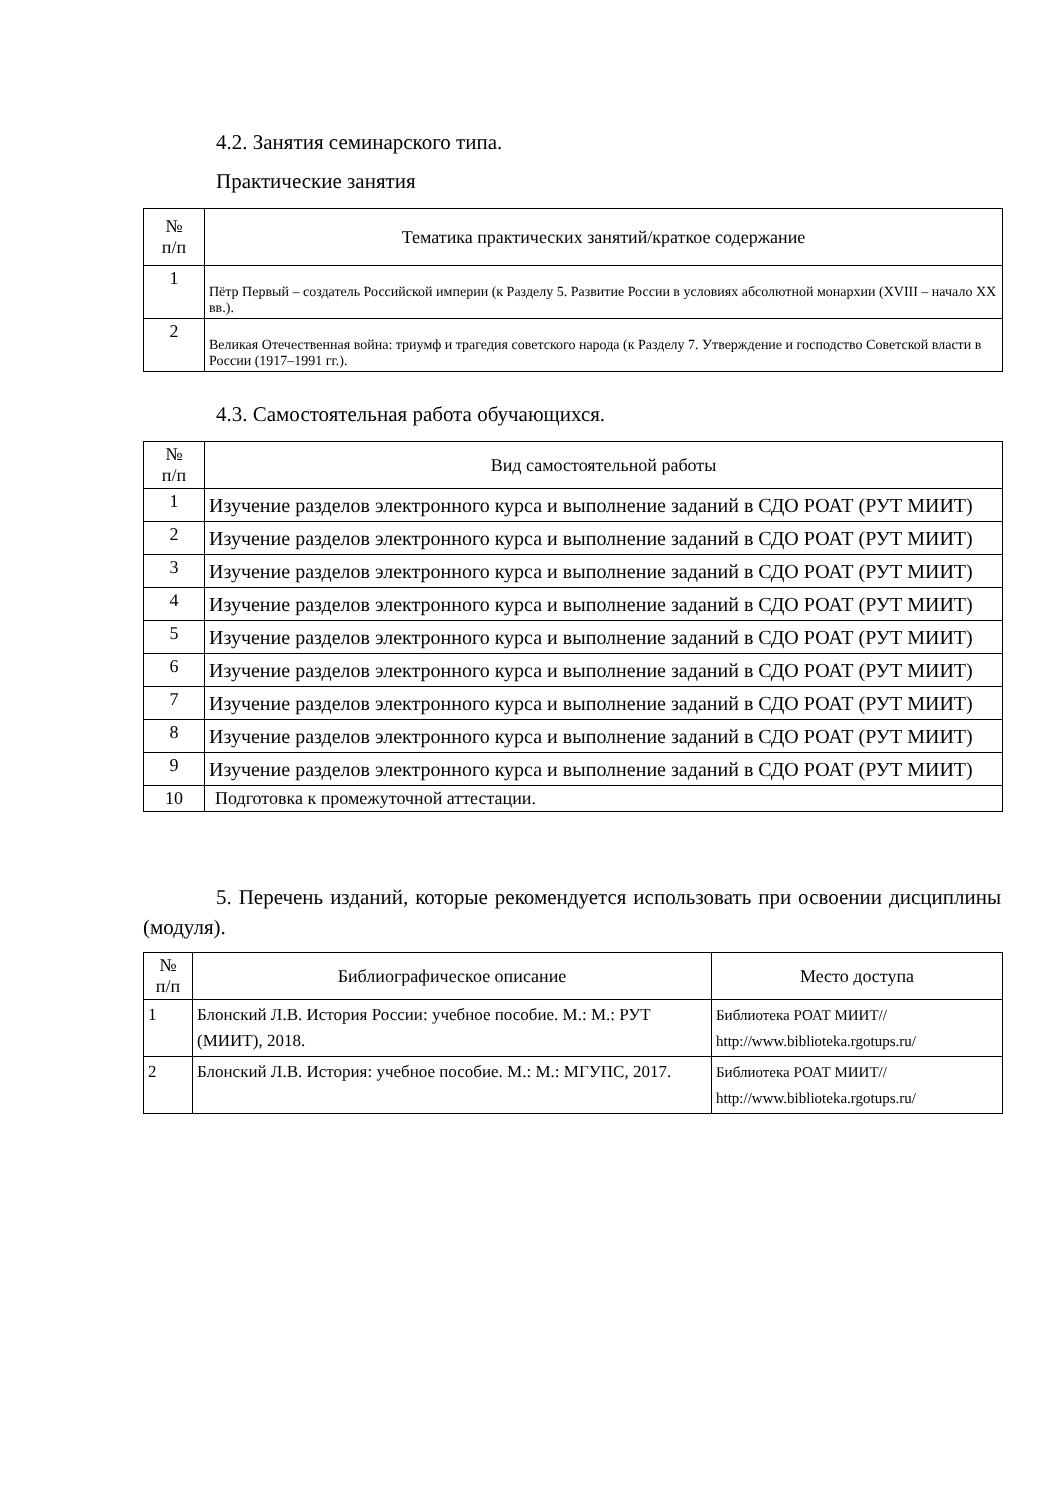4.2. Занятия семинарского типа.
Практические занятия
| № п/п | Тематика практических занятий/краткое содержание |
| --- | --- |
| 1 | Пётр Первый – создатель Российской империи (к Разделу 5. Развитие России в условиях абсолютной монархии (XVIII – начало XX вв.). |
| 2 | Великая Отечественная война: триумф и трагедия советского народа (к Разделу 7. Утверждение и господство Советской власти в России (1917–1991 гг.). |
4.3. Самостоятельная работа обучающихся.
| № п/п | Вид самостоятельной работы |
| --- | --- |
| 1 | Изучение разделов электронного курса и выполнение заданий в СДО РОАТ (РУТ МИИТ) |
| 2 | Изучение разделов электронного курса и выполнение заданий в СДО РОАТ (РУТ МИИТ) |
| 3 | Изучение разделов электронного курса и выполнение заданий в СДО РОАТ (РУТ МИИТ) |
| 4 | Изучение разделов электронного курса и выполнение заданий в СДО РОАТ (РУТ МИИТ) |
| 5 | Изучение разделов электронного курса и выполнение заданий в СДО РОАТ (РУТ МИИТ) |
| 6 | Изучение разделов электронного курса и выполнение заданий в СДО РОАТ (РУТ МИИТ) |
| 7 | Изучение разделов электронного курса и выполнение заданий в СДО РОАТ (РУТ МИИТ) |
| 8 | Изучение разделов электронного курса и выполнение заданий в СДО РОАТ (РУТ МИИТ) |
| 9 | Изучение разделов электронного курса и выполнение заданий в СДО РОАТ (РУТ МИИТ) |
| 10 | Подготовка к промежуточной аттестации. |
5. Перечень изданий, которые рекомендуется использовать при освоении дисциплины (модуля).
| № п/п | Библиографическое описание | Место доступа |
| --- | --- | --- |
| 1 | Блонский Л.В. История России: учебное пособие. М.: М.: РУТ (МИИТ), 2018. | Библиотека РОАТ МИИТ// http://www.biblioteka.rgotups.ru/ |
| 2 | Блонский Л.В. История: учебное пособие. М.: М.: МГУПС, 2017. | Библиотека РОАТ МИИТ// http://www.biblioteka.rgotups.ru/ |